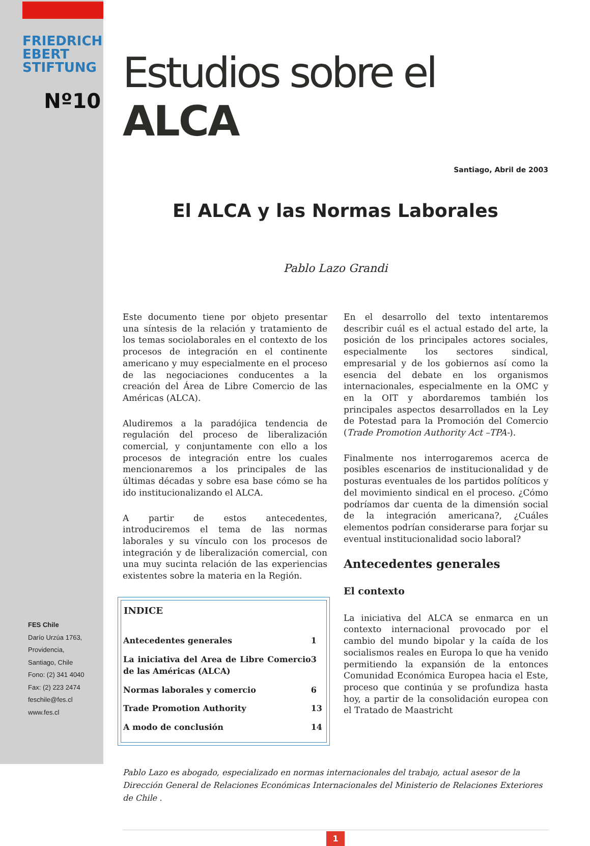FRIEDRICH
EBERT
STIFTUNG
Nº10
FES Chile
Darío Urzúa 1763,
Providencia,
Santiago, Chile
Fono: (2) 341 4040
Fax: (2) 223 2474
feschile@fes.cl
www.fes.cl
Estudios sobre el ALCA
Santiago, Abril de 2003
El ALCA y las Normas Laborales
Pablo Lazo Grandi
Este documento tiene por objeto presentar una síntesis de la relación y tratamiento de los temas sociolaborales en el contexto de los procesos de integración en el continente americano y muy especialmente en el proceso de las negociaciones conducentes a la creación del Área de Libre Comercio de las Américas (ALCA).
Aludiremos a la paradójica tendencia de regulación del proceso de liberalización comercial, y conjuntamente con ello a los procesos de integración entre los cuales mencionaremos a los principales de las últimas décadas y sobre esa base cómo se ha ido institucionalizando el ALCA.
A partir de estos antecedentes, introduciremos el tema de las normas laborales y su vínculo con los procesos de integración y de liberalización comercial, con una muy sucinta relación de las experiencias existentes sobre la materia en la Región.
| INDICE | |
| --- | --- |
| Antecedentes generales | 1 |
| La iniciativa del Area de Libre Comercio de las Américas (ALCA) | 3 |
| Normas laborales y comercio | 6 |
| Trade Promotion Authority | 13 |
| A modo de conclusión | 14 |
En el desarrollo del texto intentaremos describir cuál es el actual estado del arte, la posición de los principales actores sociales, especialmente los sectores sindical, empresarial y de los gobiernos así como la esencia del debate en los organismos internacionales, especialmente en la OMC y en la OIT y abordaremos también los principales aspectos desarrollados en la Ley de Potestad para la Promoción del Comercio (Trade Promotion Authority Act –TPA-).
Finalmente nos interrogaremos acerca de posibles escenarios de institucionalidad y de posturas eventuales de los partidos políticos y del movimiento sindical en el proceso. ¿Cómo podríamos dar cuenta de la dimensión social de la integración americana?, ¿Cuáles elementos podrían considerarse para forjar su eventual institucionalidad socio laboral?
Antecedentes generales
El contexto
La iniciativa del ALCA se enmarca en un contexto internacional provocado por el cambio del mundo bipolar y la caída de los socialismos reales en Europa lo que ha venido permitiendo la expansión de la entonces Comunidad Económica Europea hacia el Este, proceso que continúa y se profundiza hasta hoy, a partir de la consolidación europea con el Tratado de Maastricht
Pablo Lazo es abogado, especializado en normas internacionales del trabajo, actual asesor de la Dirección General de Relaciones Económicas Internacionales del Ministerio de Relaciones Exteriores de Chile .
1